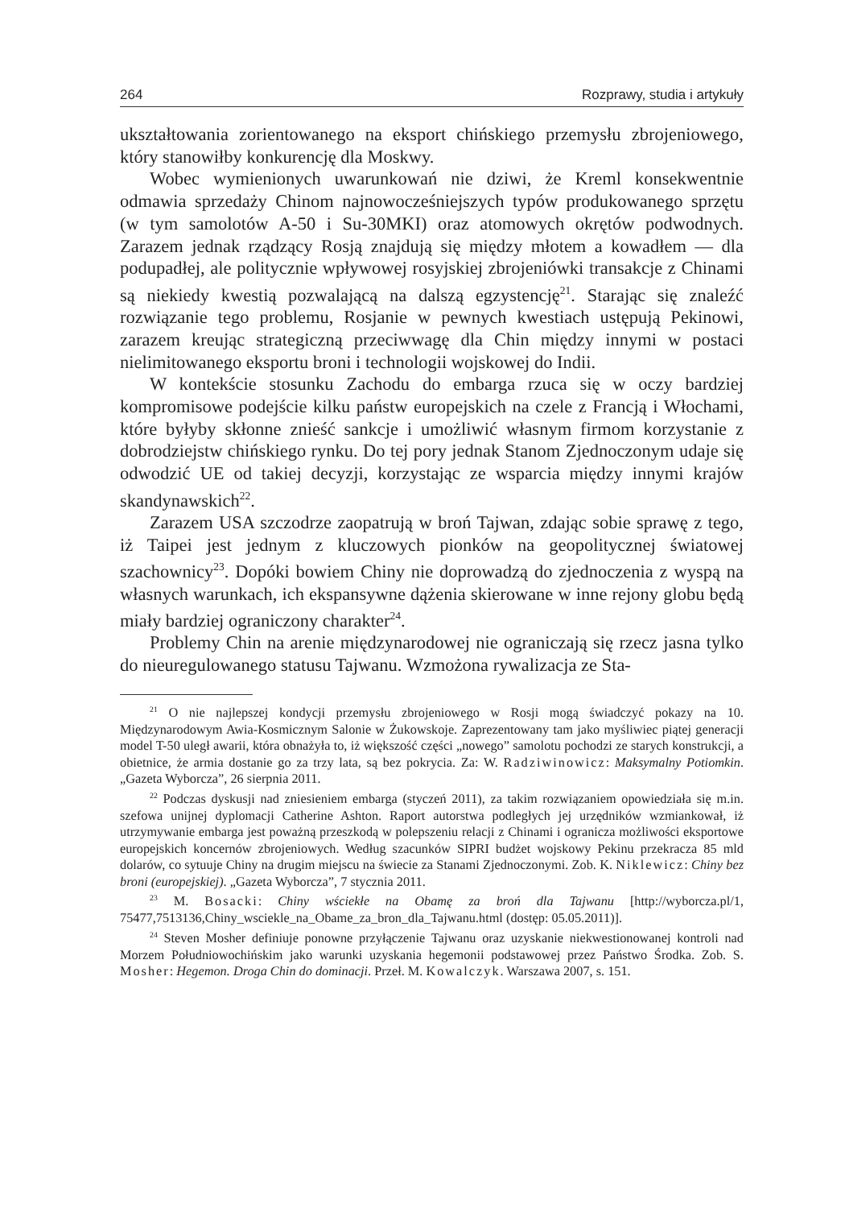264 Rozprawy, studia i artykuły
ukształtowania zorientowanego na eksport chińskiego przemysłu zbrojeniowego, który stanowiłby konkurencję dla Moskwy.
Wobec wymienionych uwarunkowań nie dziwi, że Kreml konsekwentnie odmawia sprzedaży Chinom najnowocześniejszych typów produkowanego sprzętu (w tym samolotów A-50 i Su-30MKI) oraz atomowych okrętów podwodnych. Zarazem jednak rządzący Rosją znajdują się między młotem a kowadłem — dla podupadłej, ale politycznie wpływowej rosyjskiej zbrojeniówki transakcje z Chinami są niekiedy kwestią pozwalającą na dalszą egzystencję<sup>21</sup>. Starając się znaleźć rozwiązanie tego problemu, Rosjanie w pewnych kwestiach ustępują Pekinowi, zarazem kreując strategiczną przeciwwagę dla Chin między innymi w postaci nielimitowanego eksportu broni i technologii wojskowej do Indii.
W kontekście stosunku Zachodu do embarga rzuca się w oczy bardziej kompromisowe podejście kilku państw europejskich na czele z Francją i Włochami, które byłyby skłonne znieść sankcje i umożliwić własnym firmom korzystanie z dobrodziejstw chińskiego rynku. Do tej pory jednak Stanom Zjednoczonym udaje się odwodzić UE od takiej decyzji, korzystając ze wsparcia między innymi krajów skandynawskich<sup>22</sup>.
Zarazem USA szczodrze zaopatrują w broń Tajwan, zdając sobie sprawę z tego, iż Taipei jest jednym z kluczowych pionków na geopolitycznej światowej szachownicy<sup>23</sup>. Dopóki bowiem Chiny nie doprowadzą do zjednoczenia z wyspą na własnych warunkach, ich ekspansywne dążenia skierowane w inne rejony globu będą miały bardziej ograniczony charakter<sup>24</sup>.
Problemy Chin na arenie międzynarodowej nie ograniczają się rzecz jasna tylko do nieuregulowanego statusu Tajwanu. Wzmożona rywalizacja ze Sta-
<sup>21</sup> O nie najlepszej kondycji przemysłu zbrojeniowego w Rosji mogą świadczyć pokazy na 10. Międzynarodowym Awia-Kosmicznym Salonie w Żukowskoje. Zaprezentowany tam jako myśliwiec piątej generacji model T-50 uległ awarii, która obnażyła to, iż większość części „nowego” samolotu pochodzi ze starych konstrukcji, a obietnice, że armia dostanie go za trzy lata, są bez pokrycia. Za: W. Radziwinowicz: Maksymalny Potiomkin. „Gazeta Wyborcza”, 26 sierpnia 2011.
<sup>22</sup> Podczas dyskusji nad zniesieniem embarga (styczeń 2011), za takim rozwiązaniem opowiedziała się m.in. szefowa unijnej dyplomacji Catherine Ashton. Raport autorstwa podległych jej urzędników wzmiankował, iż utrzymywanie embarga jest poważną przeszkodą w polepszeniu relacji z Chinami i ogranicza możliwości eksportowe europejskich koncernów zbrojeniowych. Według szacunków SIPRI budżet wojskowy Pekinu przekracza 85 mld dolarów, co sytuuje Chiny na drugim miejscu na świecie za Stanami Zjednoczonymi. Zob. K. Niklewicz: Chiny bez broni (europejskiej). „Gazeta Wyborcza”, 7 stycznia 2011.
<sup>23</sup> M. Bosacki: Chiny wściekłe na Obamę za broń dla Tajwanu [http://wyborcza.pl/1, 75477,7513136,Chiny_wsciekle_na_Obame_za_bron_dla_Tajwanu.html (dostęp: 05.05.2011)].
<sup>24</sup> Steven Mosher definiuje ponowne przyłączenie Tajwanu oraz uzyskanie niekwestionowanej kontroli nad Morzem Południowochińskim jako warunki uzyskania hegemonii podstawowej przez Państwo Środka. Zob. S. Mosher: Hegemon. Droga Chin do dominacji. Przeł. M. Kowalczyk. Warszawa 2007, s. 151.